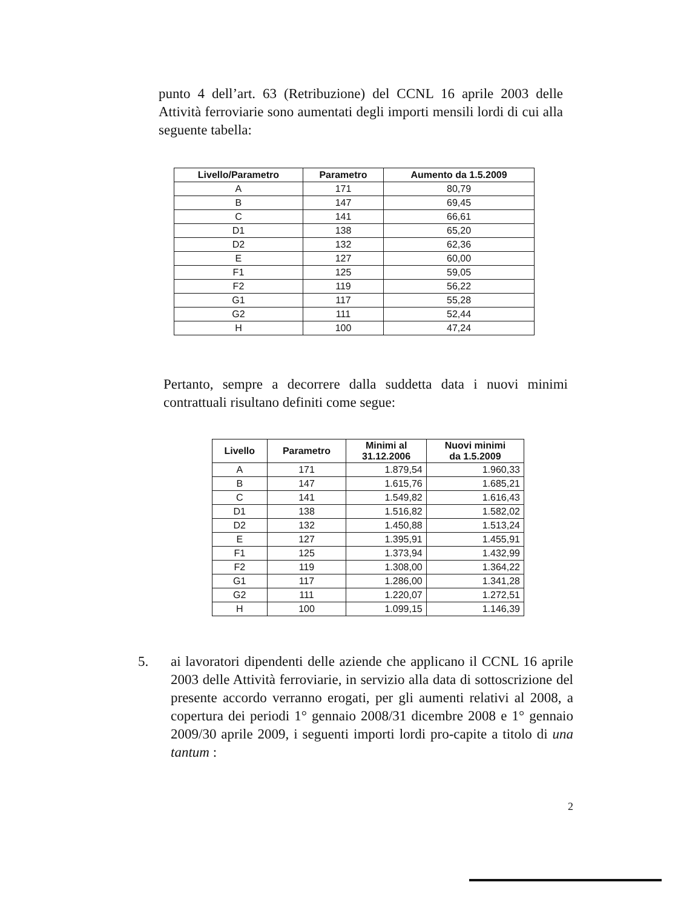punto 4 dell’art. 63 (Retribuzione) del CCNL 16 aprile 2003 delle Attività ferroviarie sono aumentati degli importi mensili lordi di cui alla seguente tabella:
| Livello/Parametro | Parametro | Aumento da 1.5.2009 |
| --- | --- | --- |
| A | 171 | 80,79 |
| B | 147 | 69,45 |
| C | 141 | 66,61 |
| D1 | 138 | 65,20 |
| D2 | 132 | 62,36 |
| E | 127 | 60,00 |
| F1 | 125 | 59,05 |
| F2 | 119 | 56,22 |
| G1 | 117 | 55,28 |
| G2 | 111 | 52,44 |
| H | 100 | 47,24 |
Pertanto, sempre a decorrere dalla suddetta data i nuovi minimi contrattuali risultano definiti come segue:
| Livello | Parametro | Minimi al 31.12.2006 | Nuovi minimi da 1.5.2009 |
| --- | --- | --- | --- |
| A | 171 | 1.879,54 | 1.960,33 |
| B | 147 | 1.615,76 | 1.685,21 |
| C | 141 | 1.549,82 | 1.616,43 |
| D1 | 138 | 1.516,82 | 1.582,02 |
| D2 | 132 | 1.450,88 | 1.513,24 |
| E | 127 | 1.395,91 | 1.455,91 |
| F1 | 125 | 1.373,94 | 1.432,99 |
| F2 | 119 | 1.308,00 | 1.364,22 |
| G1 | 117 | 1.286,00 | 1.341,28 |
| G2 | 111 | 1.220,07 | 1.272,51 |
| H | 100 | 1.099,15 | 1.146,39 |
5.
ai lavoratori dipendenti delle aziende che applicano il CCNL 16 aprile 2003 delle Attività ferroviarie, in servizio alla data di sottoscrizione del presente accordo verranno erogati, per gli aumenti relativi al 2008, a copertura dei periodi 1° gennaio 2008/31 dicembre 2008 e 1° gennaio 2009/30 aprile 2009, i seguenti importi lordi pro-capite a titolo di una tantum :
2